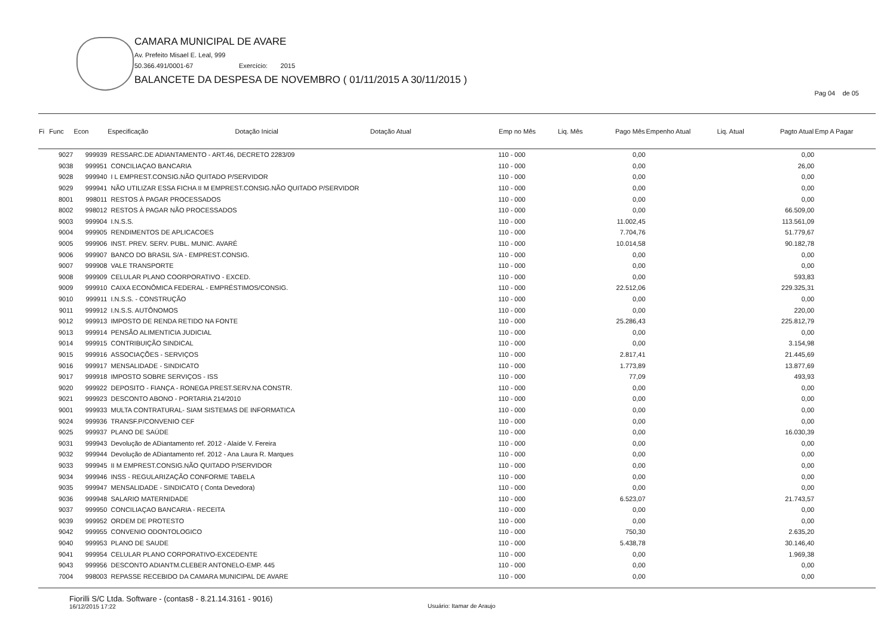CAMARA MUNICIPAL DE AVARE
Av. Prefeito Misael E. Leal, 999
50.366.491/0001-67 Exercício: 2015
BALANCETE DA DESPESA DE NOVEMBRO ( 01/11/2015 A 30/11/2015 )
Pag 04 de 05
| Fi | Func | Econ | Especificação | Dotação Inicial | Dotação Atual | Emp no Mês | Liq. Mês | Pago Mês | Empenho Atual | Liq. Atual | Pagto Atual | Emp A Pagar |
| --- | --- | --- | --- | --- | --- | --- | --- | --- | --- | --- | --- | --- |
| | 9027 | 999939 | RESSARC.DE ADIANTAMENTO - ART.46, DECRETO 2283/09 | | | 110 - 000 | | 0,00 | | | 0,00 | |
| | 9038 | 999951 | CONCILIAÇAO BANCARIA | | | 110 - 000 | | 0,00 | | | 26,00 | |
| | 9028 | 999940 | I L EMPREST.CONSIG.NÃO QUITADO P/SERVIDOR | | | 110 - 000 | | 0,00 | | | 0,00 | |
| | 9029 | 999941 | NÃO UTILIZAR ESSA FICHA II M EMPREST.CONSIG.NÃO QUITADO P/SERVIDOR | | | 110 - 000 | | 0,00 | | | 0,00 | |
| | 8001 | 998011 | RESTOS À PAGAR PROCESSADOS | | | 110 - 000 | | 0,00 | | | 0,00 | |
| | 8002 | 998012 | RESTOS À PAGAR NÃO PROCESSADOS | | | 110 - 000 | | 0,00 | | | 66.509,00 | |
| | 9003 | 999904 | I.N.S.S. | | | 110 - 000 | | 11.002,45 | | | 113.561,09 | |
| | 9004 | 999905 | RENDIMENTOS DE APLICACOES | | | 110 - 000 | | 7.704,76 | | | 51.779,67 | |
| | 9005 | 999906 | INST. PREV. SERV. PUBL. MUNIC. AVARÉ | | | 110 - 000 | | 10.014,58 | | | 90.182,78 | |
| | 9006 | 999907 | BANCO DO BRASIL S/A - EMPREST.CONSIG. | | | 110 - 000 | | 0,00 | | | 0,00 | |
| | 9007 | 999908 | VALE TRANSPORTE | | | 110 - 000 | | 0,00 | | | 0,00 | |
| | 9008 | 999909 | CELULAR PLANO COORPORATIVO - EXCED. | | | 110 - 000 | | 0,00 | | | 593,83 | |
| | 9009 | 999910 | CAIXA ECONÔMICA FEDERAL - EMPRÉSTIMOS/CONSIG. | | | 110 - 000 | | 22.512,06 | | | 229.325,31 | |
| | 9010 | 999911 | I.N.S.S. - CONSTRUÇÃO | | | 110 - 000 | | 0,00 | | | 0,00 | |
| | 9011 | 999912 | I.N.S.S. AUTÔNOMOS | | | 110 - 000 | | 0,00 | | | 220,00 | |
| | 9012 | 999913 | IMPOSTO DE RENDA RETIDO NA FONTE | | | 110 - 000 | | 25.286,43 | | | 225.812,79 | |
| | 9013 | 999914 | PENSÃO ALIMENTICIA JUDICIAL | | | 110 - 000 | | 0,00 | | | 0,00 | |
| | 9014 | 999915 | CONTRIBUIÇÃO SINDICAL | | | 110 - 000 | | 0,00 | | | 3.154,98 | |
| | 9015 | 999916 | ASSOCIAÇÕES - SERVIÇOS | | | 110 - 000 | | 2.817,41 | | | 21.445,69 | |
| | 9016 | 999917 | MENSALIDADE - SINDICATO | | | 110 - 000 | | 1.773,89 | | | 13.877,69 | |
| | 9017 | 999918 | IMPOSTO SOBRE SERVIÇOS - ISS | | | 110 - 000 | | 77,09 | | | 493,93 | |
| | 9020 | 999922 | DEPOSITO - FIANÇA - RONEGA PREST.SERV.NA CONSTR. | | | 110 - 000 | | 0,00 | | | 0,00 | |
| | 9021 | 999923 | DESCONTO ABONO - PORTARIA 214/2010 | | | 110 - 000 | | 0,00 | | | 0,00 | |
| | 9001 | 999933 | MULTA CONTRATURAL- SIAM SISTEMAS DE INFORMATICA | | | 110 - 000 | | 0,00 | | | 0,00 | |
| | 9024 | 999936 | TRANSF.P/CONVENIO CEF | | | 110 - 000 | | 0,00 | | | 0,00 | |
| | 9025 | 999937 | PLANO DE SAÚDE | | | 110 - 000 | | 0,00 | | | 16.030,39 | |
| | 9031 | 999943 | Devolução de ADiantamento ref. 2012 - Alaíde V. Fereira | | | 110 - 000 | | 0,00 | | | 0,00 | |
| | 9032 | 999944 | Devolução de ADiantamento ref. 2012 - Ana Laura R. Marques | | | 110 - 000 | | 0,00 | | | 0,00 | |
| | 9033 | 999945 | II M EMPREST.CONSIG.NÃO QUITADO P/SERVIDOR | | | 110 - 000 | | 0,00 | | | 0,00 | |
| | 9034 | 999946 | INSS - REGULARIZAÇÃO CONFORME TABELA | | | 110 - 000 | | 0,00 | | | 0,00 | |
| | 9035 | 999947 | MENSALIDADE - SINDICATO ( Conta Devedora) | | | 110 - 000 | | 0,00 | | | 0,00 | |
| | 9036 | 999948 | SALARIO MATERNIDADE | | | 110 - 000 | | 6.523,07 | | | 21.743,57 | |
| | 9037 | 999950 | CONCILIAÇAO BANCARIA - RECEITA | | | 110 - 000 | | 0,00 | | | 0,00 | |
| | 9039 | 999952 | ORDEM DE PROTESTO | | | 110 - 000 | | 0,00 | | | 0,00 | |
| | 9042 | 999955 | CONVENIO ODONTOLOGICO | | | 110 - 000 | | 750,30 | | | 2.635,20 | |
| | 9040 | 999953 | PLANO DE SAUDE | | | 110 - 000 | | 5.438,78 | | | 30.146,40 | |
| | 9041 | 999954 | CELULAR PLANO CORPORATIVO-EXCEDENTE | | | 110 - 000 | | 0,00 | | | 1.969,38 | |
| | 9043 | 999956 | DESCONTO ADIANTM.CLEBER ANTONELO-EMP. 445 | | | 110 - 000 | | 0,00 | | | 0,00 | |
| | 7004 | 998003 | REPASSE RECEBIDO DA CAMARA MUNICIPAL DE AVARE | | | 110 - 000 | | 0,00 | | | 0,00 | |
Fiorilli S/C Ltda. Software - (contas8 - 8.21.14.3161 - 9016)
16/12/2015 17:22
Usuário: Itamar de Araujo